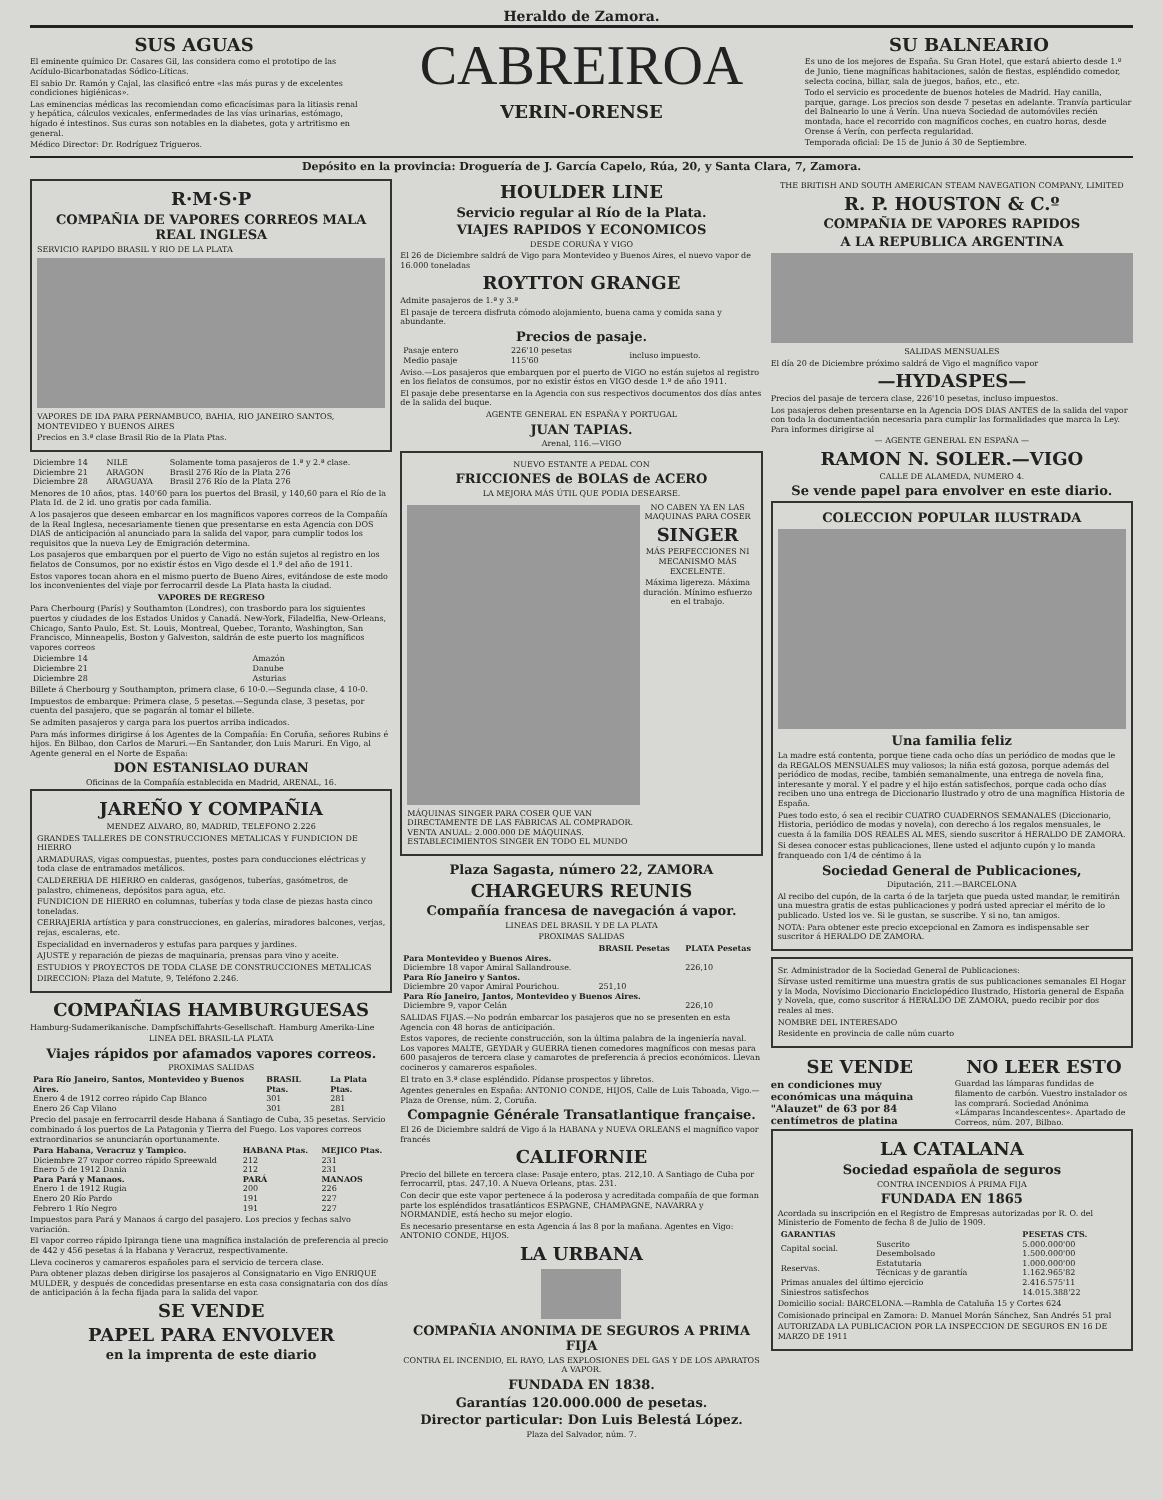Heraldo de Zamora.
SUS AGUAS
El eminente químico Dr. Casares Gil, las considera como el prototipo de las Acídulo-Bicarbonatadas Sódico-Líticas.
El sabio Dr. Ramón y Cajal, las clasificó entre «las más puras y de excelentes condiciones higiénicas».
Las eminencias médicas las recomiendan como eficacísimas para la litiasis renal y hepática, cálculos vexicales, enfermedades de las vías urinarias, estómago, hígado é intestinos. Sus curas son notables en la diabetes, gota y artritismo en general.
Médico Director: Dr. Rodríguez Trigueros.
CABREIROA
VERIN-ORENSE
SU BALNEARIO
Es uno de los mejores de España. Su Gran Hotel, que estará abierto desde 1.º de Junio, tiene magníficas habitaciones, salón de fiestas, espléndido comedor, selecta cocina, billar, sala de juegos, baños, etc., etc.
Todo el servicio es procedente de buenos hoteles de Madrid. Hay canilla, parque, garage. Los precios son desde 7 pesetas en adelante. Tranvía particular del Balneario lo une á Verín. Una nueva Sociedad de automóviles recién montada, hace el recorrido con magníficos coches, en cuatro horas, desde Orense á Verín, con perfecta regularidad.
Temporada oficial: De 15 de Junio á 30 de Septiembre.
Depósito en la provincia: Droguería de J. García Capelo, Rúa, 20, y Santa Clara, 7, Zamora.
R·M·S·P
COMPAÑIA DE VAPORES CORREOS MALA REAL INGLESA
SERVICIO RAPIDO BRASIL Y RIO DE LA PLATA
VAPORES DE IDA PARA PERNAMBUCO, BAHIA, RIO JANEIRO SANTOS, MONTEVIDEO Y BUENOS AIRES
Precios en 3.ª clase Brasil Rio de la Plata Ptas.
| Diciembre 14 | NILE | Solamente toma pasajeros de 1.ª y 2.ª clase. |
| Diciembre 21 | ARAGON | Brasil 276 Río de la Plata 276 |
| Diciembre 28 | ARAGUAYA | Brasil 276 Río de la Plata 276 |
Menores de 10 años, ptas. 140'60 para los puertos del Brasil, y 140,60 para el Río de la Plata Id. de 2 id. uno gratis por cada familia.
A los pasajeros que deseen embarcar en los magníficos vapores correos de la Compañía de la Real Inglesa, necesariamente tienen que presentarse en esta Agencia con DOS DIAS de anticipación al anunciado para la salida del vapor, para cumplir todos los requisitos que la nueva Ley de Emigración determina.
Los pasajeros que embarquen por el puerto de Vigo no están sujetos al registro en los fielatos de Consumos, por no existir éstos en Vigo desde el 1.º del año de 1911.
Estos vapores tocan ahora en el mismo puerto de Bueno Aires, evitándose de este modo los inconvenientes del viaje por ferrocarril desde La Plata hasta la ciudad.
VAPORES DE REGRESO
Para Cherbourg (París) y Southamton (Londres), con trasbordo para los siguientes puertos y ciudades de los Estados Unidos y Canadá. New-York, Filadelfia, New-Orleans, Chicago, Santo Paulo, Est. St. Louis, Montreal, Quebec, Toranto, Washington, San Francisco, Minneapelis, Boston y Galveston, saldrán de este puerto los magníficos vapores correos
| Diciembre 14 | Amazón |
| Diciembre 21 | Danube |
| Diciembre 28 | Asturias |
Billete á Cherbourg y Southampton, primera clase, 6 10-0.—Segunda clase, 4 10-0.
Impuestos de embarque: Primera clase, 5 pesetas.—Segunda clase, 3 pesetas, por cuenta del pasajero, que se pagarán al tomar el billete.
Se admiten pasajeros y carga para los puertos arriba indicados.
Para más informes dirigirse á los Agentes de la Compañía: En Coruña, señores Rubins é hijos. En Bilbao, don Carlos de Maruri.—En Santander, don Luis Maruri. En Vigo, al Agente general en el Norte de España:
DON ESTANISLAO DURAN
Oficinas de la Compañía establecida en Madrid, ARENAL, 16.
JAREÑO Y COMPAÑIA
MENDEZ ALVARO, 80, MADRID, TELEFONO 2.226
GRANDES TALLERES DE CONSTRUCCIONES METALICAS Y FUNDICION DE HIERRO
ARMADURAS, vigas compuestas, puentes, postes para conducciones eléctricas y toda clase de entramados metálicos.
CALDERERIA DE HIERRO en calderas, gasógenos, tuberías, gasómetros, de palastro, chimeneas, depósitos para agua, etc.
FUNDICION DE HIERRO en columnas, tuberías y toda clase de piezas hasta cinco toneladas.
CERRAJERIA artística y para construcciones, en galerías, miradores balcones, verjas, rejas, escaleras, etc.
Especialidad en invernaderos y estufas para parques y jardines.
AJUSTE y reparación de piezas de maquinaria, prensas para vino y aceite.
ESTUDIOS Y PROYECTOS DE TODA CLASE DE CONSTRUCCIONES METALICAS
DIRECCION: Plaza del Matute, 9, Teléfono 2.246.
COMPAÑIAS HAMBURGUESAS
Hamburg-Sudamerikanische. Dampfschiffahrts-Gesellschaft. Hamburg Amerika-Line
LINEA DEL BRASIL-LA PLATA
Viajes rápidos por afamados vapores correos.
PROXIMAS SALIDAS
| Para Río Janeiro, Santos, Montevideo y Buenos Aires. | BRASIL Ptas. | La Plata Ptas. |
| --- | --- | --- |
| Enero 4 de 1912 correo rápido Cap Blanco | 301 | 281 |
| Enero 26 Cap Vilano | 301 | 281 |
Precio del pasaje en ferrocarril desde Habana á Santiago de Cuba, 35 pesetas. Servicio combinado á los puertos de La Patagonia y Tierra del Fuego. Los vapores correos extraordinarios se anunciarán oportunamente.
| Para Habana, Veracruz y Tampico. | HABANA Ptas. | MEJICO Ptas. |
| --- | --- | --- |
| Diciembre 27 vapor correo rápido Spreewald | 212 | 231 |
| Enero 5 de 1912 Dania | 212 | 231 |
| Para Pará y Manaos. | PARÁ | MANAOS |
| Enero 1 de 1912 Rugia | 200 | 226 |
| Enero 20 Río Pardo | 191 | 227 |
| Febrero 1 Río Negro | 191 | 227 |
Impuestos para Pará y Manaos á cargo del pasajero. Los precios y fechas salvo variación.
El vapor correo rápido Ipiranga tiene una magnífica instalación de preferencia al precio de 442 y 456 pesetas á la Habana y Veracruz, respectivamente.
Lleva cocineros y camareros españoles para el servicio de tercera clase.
Para obtener plazas deben dirigirse los pasajeros al Consignatario en Vigo ENRIQUE MULDER, y después de concedidas presentarse en esta casa consignataria con dos días de anticipación á la fecha fijada para la salida del vapor.
SE VENDE
PAPEL PARA ENVOLVER
en la imprenta de este diario
HOULDER LINE
Servicio regular al Río de la Plata.
VIAJES RAPIDOS Y ECONOMICOS
DESDE CORUÑA Y VIGO
El 26 de Diciembre saldrá de Vigo para Montevideo y Buenos Aires, el nuevo vapor de 16.000 toneladas
ROYTTON GRANGE
Admite pasajeros de 1.ª y 3.ª
El pasaje de tercera disfruta cómodo alojamiento, buena cama y comida sana y abundante.
Precios de pasaje.
| Pasaje entero | 226'10 pesetas | incluso impuesto. |
| Medio pasaje | 115'60 | |
Aviso.—Los pasajeros que embarquen por el puerto de VIGO no están sujetos al registro en los fielatos de consumos, por no existir éstos en VIGO desde 1.º de año 1911.
El pasaje debe presentarse en la Agencia con sus respectivos documentos dos días antes de la salida del buque.
AGENTE GENERAL EN ESPAÑA Y PORTUGAL
JUAN TAPIAS.
Arenal, 116.—VIGO
NUEVO ESTANTE A PEDAL CON
FRICCIONES de BOLAS de ACERO
LA MEJORA MÁS ÚTIL QUE PODIA DESEARSE.
MÁQUINAS SINGER PARA COSER QUE VAN DIRECTAMENTE DE LAS FÁBRICAS AL COMPRADOR. VENTA ANUAL: 2.000.000 DE MÁQUINAS. ESTABLECIMIENTOS SINGER EN TODO EL MUNDO
NO CABEN YA EN LAS MAQUINAS PARA COSER
SINGER
MÁS PERFECCIONES NI MECANISMO MÁS EXCELENTE.
Máxima ligereza. Máxima duración. Mínimo esfuerzo en el trabajo.
Plaza Sagasta, número 22, ZAMORA
CHARGEURS REUNIS
Compañía francesa de navegación á vapor.
LINEAS DEL BRASIL Y DE LA PLATA
PROXIMAS SALIDAS
| | BRASIL Pesetas | PLATA Pesetas |
| --- | --- | --- |
| Para Montevideo y Buenos Aires. | | |
| Diciembre 18 vapor Amiral Sallandrouse. | | 226,10 |
| Para Río Janeiro y Santos. | | |
| Diciembre 20 vapor Amiral Pourichou. | 251,10 | |
| Para Río Janeiro, Jantos, Montevideo y Buenos Aires. | | |
| Diciembre 9, vapor Celán | | 226,10 |
SALIDAS FIJAS.—No podrán embarcar los pasajeros que no se presenten en esta Agencia con 48 horas de anticipación.
Estos vapores, de reciente construcción, son la última palabra de la ingeniería naval. Los vapores MALTE, GEYDAR y GUERRA tienen comedores magníficos con mesas para 600 pasajeros de tercera clase y camarotes de preferencia á precios económicos. Llevan cocineros y camareros españoles.
El trato en 3.ª clase espléndido. Pídanse prospectos y libretos.
Agentes generales en España: ANTONIO CONDE, HIJOS, Calle de Luis Taboada, Vigo.—Plaza de Orense, núm. 2, Coruña.
Compagnie Générale Transatlantique française.
El 26 de Diciembre saldrá de Vigo á la HABANA y NUEVA ORLEANS el magnífico vapor francés
CALIFORNIE
Precio del billete en tercera clase: Pasaje entero, ptas. 212,10. A Santiago de Cuba por ferrocarril, ptas. 247,10. A Nueva Orleans, ptas. 231.
Con decir que este vapor pertenece á la poderosa y acreditada compañía de que forman parte los espléndidos trasatlánticos ESPAGNE, CHAMPAGNE, NAVARRA y NORMANDIE, está hecho su mejor elogio.
Es necesario presentarse en esta Agencia á las 8 por la mañana. Agentes en Vigo: ANTONIO CONDE, HIJOS.
LA URBANA
COMPAÑIA ANONIMA DE SEGUROS A PRIMA FIJA
CONTRA EL INCENDIO, EL RAYO, LAS EXPLOSIONES DEL GAS Y DE LOS APARATOS A VAPOR.
FUNDADA EN 1838.
Garantías 120.000.000 de pesetas.
Director particular: Don Luis Belestá López.
Plaza del Salvador, núm. 7.
THE BRITISH AND SOUTH AMERICAN STEAM NAVEGATION COMPANY, LIMITED
R. P. HOUSTON & C.º
COMPAÑIA DE VAPORES RAPIDOS
A LA REPUBLICA ARGENTINA
SALIDAS MENSUALES
El día 20 de Diciembre próximo saldrá de Vigo el magnífico vapor
—HYDASPES—
Precios del pasaje de tercera clase, 226'10 pesetas, incluso impuestos.
Los pasajeros deben presentarse en la Agencia DOS DIAS ANTES de la salida del vapor con toda la documentación necesaria para cumplir las formalidades que marca la Ley. Para informes dirigirse al
— AGENTE GENERAL EN ESPAÑA —
RAMON N. SOLER.—VIGO
CALLE DE ALAMEDA, NUMERO 4.
Se vende papel para envolver en este diario.
COLECCION POPULAR ILUSTRADA
Una familia feliz
La madre está contenta, porque tiene cada ocho días un periódico de modas que le da REGALOS MENSUALES muy valiosos; la niña está gozosa, porque además del periódico de modas, recibe, también semanalmente, una entrega de novela fina, interesante y moral. Y el padre y el hijo están satisfechos, porque cada ocho días reciben uno una entrega de Diccionario Ilustrado y otro de una magnífica Historia de España.
Pues todo esto, ó sea el recibir CUATRO CUADERNOS SEMANALES (Diccionario, Historia, periódico de modas y novela), con derecho á los regalos mensuales, le cuesta á la familia DOS REALES AL MES, siendo suscritor á HERALDO DE ZAMORA.
Si desea conocer estas publicaciones, llene usted el adjunto cupón y lo manda franqueado con 1/4 de céntimo á la
Sociedad General de Publicaciones,
Diputación, 211.—BARCELONA
Al recibo del cupón, de la carta ó de la tarjeta que pueda usted mandar, le remitirán una muestra gratis de estas publicaciones y podrá usted apreciar el mérito de lo publicado. Usted los ve. Si le gustan, se suscribe. Y si no, tan amigos.
NOTA: Para obtener este precio excepcional en Zamora es indispensable ser suscritor á HERALDO DE ZAMORA.
Sr. Administrador de la Sociedad General de Publicaciones:
Sírvase usted remitirme una muestra gratis de sus publicaciones semanales El Hogar y la Moda, Novísimo Diccionario Enciclopédico Ilustrado, Historia general de España y Novela, que, como suscritor á HERALDO DE ZAMORA, puedo recibir por dos reales al mes.
NOMBRE DEL INTERESADO
Residente en provincia de calle núm cuarto
SE VENDE
en condiciones muy económicas una máquina "Alauzet" de 63 por 84 centímetros de platina
NO LEER ESTO
Guardad las lámparas fundidas de filamento de carbón. Vuestro instalador os las comprará. Sociedad Anónima «Lámparas Incandescentes». Apartado de Correos, núm. 207, Bilbao.
LA CATALANA
Sociedad española de seguros
CONTRA INCENDIOS Á PRIMA FIJA
FUNDADA EN 1865
Acordada su inscripción en el Registro de Empresas autorizadas por R. O. del Ministerio de Fomento de fecha 8 de Julio de 1909.
| GARANTIAS | | PESETAS CTS. |
| --- | --- | --- |
| Capital social. | Suscrito | 5.000.000'00 |
| | Desembolsado | 1.500.000'00 |
| Reservas. | Estatutaria | 1.000.000'00 |
| | Técnicas y de garantía | 1.162.965'82 |
| Primas anuales del último ejercicio | | 2.416.575'11 |
| Siniestros satisfechos | | 14.015.388'22 |
Domicilio social: BARCELONA.—Rambla de Cataluña 15 y Cortes 624
Comisionado principal en Zamora: D. Manuel Morán Sánchez, San Andrés 51 pral
AUTORIZADA LA PUBLICACION POR LA INSPECCION DE SEGUROS EN 16 DE MARZO DE 1911